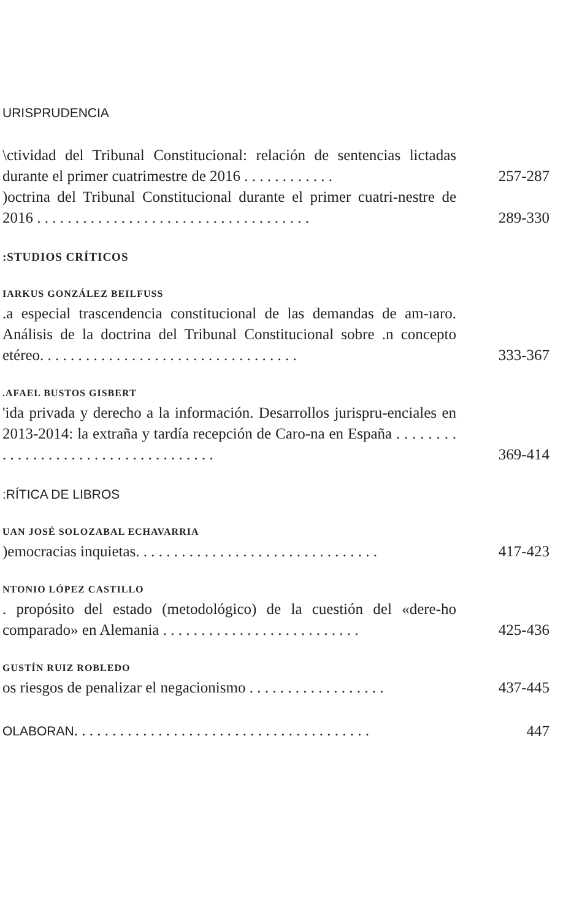URISPRUDENCIA
\ctividad del Tribunal Constitucional: relación de sentencias lictadas durante el primer cuatrimestre de 2016 . . . . . . . . . . . .
257-287
)octrina del Tribunal Constitucional durante el primer cuatri-nestre de 2016 . . . . . . . . . . . . . . . . . . . . . . . . . . . . . . . . . . . .
289-330
:STUDIOS CRÍTICOS
IARKUS GONZÁLEZ BEILFUSS
.a especial trascendencia constitucional de las demandas de am-ıaro. Análisis de la doctrina del Tribunal Constitucional sobre .n concepto etéreo. . . . . . . . . . . . . . . . . . . . . . . . . . . . . . . . . .
333-367
.AFAEL BUSTOS GISBERT
'ida privada y derecho a la información. Desarrollos jurispru-enciales en 2013-2014: la extraña y tardía recepción de Caro-na en España . . . . . . . . . . . . . . . . . . . . . . . . . . . . . . . . . . . .
369-414
:RÍTICA DE LIBROS
UAN JOSÉ SOLOZABAL ECHAVARRIA
)emocracias inquietas. . . . . . . . . . . . . . . . . . . . . . . . . . . . . . . .
417-423
NTONIO LÓPEZ CASTILLO
. propósito del estado (metodológico) de la cuestión del «dere-ho comparado» en Alemania . . . . . . . . . . . . . . . . . . . . . . . . . .
425-436
GUSTÍN RUIZ ROBLEDO
os riesgos de penalizar el negacionismo . . . . . . . . . . . . . . . . . .
437-445
OLABORAN. . . . . . . . . . . . . . . . . . . . . . . . . . . . . . . . . . . . . . .
447